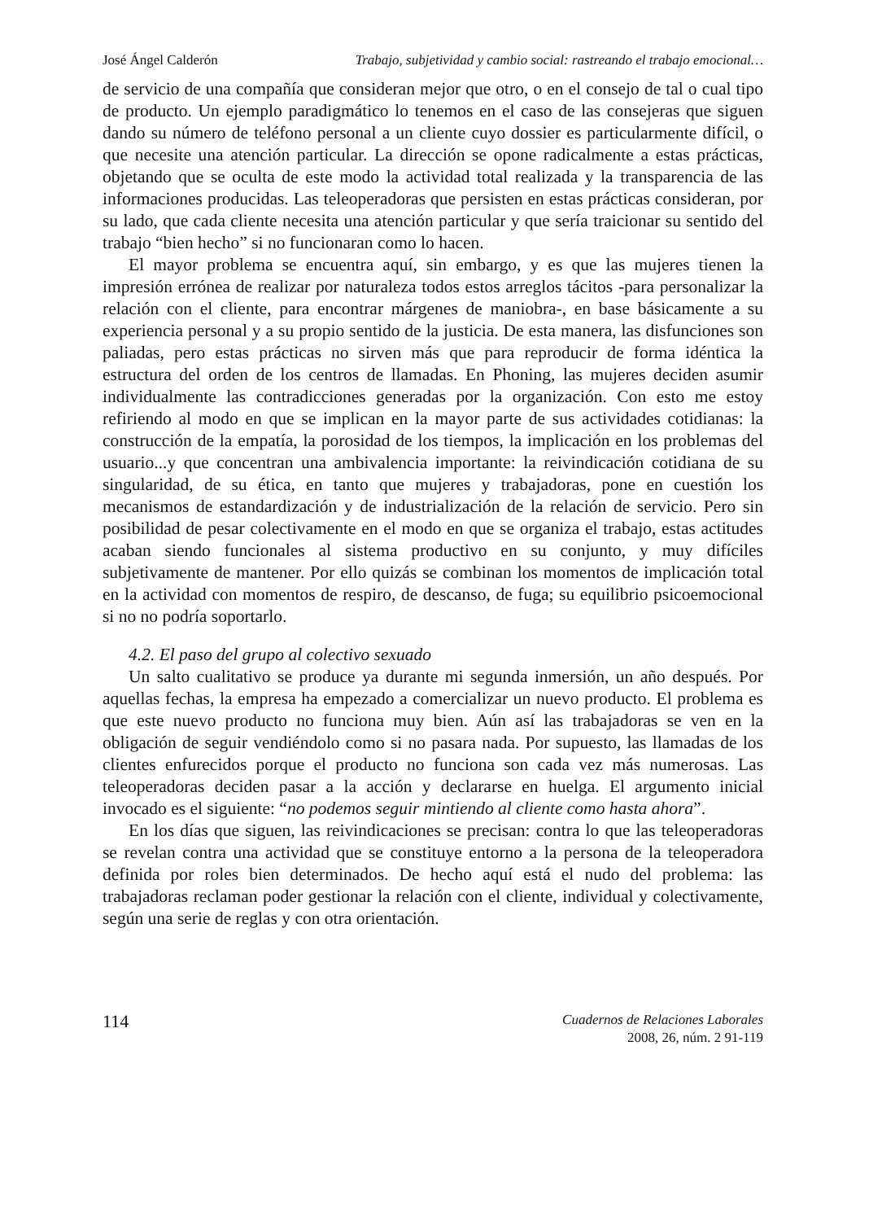José Ángel Calderón Trabajo, subjetividad y cambio social: rastreando el trabajo emocional…
de servicio de una compañía que consideran mejor que otro, o en el consejo de tal o cual tipo de producto. Un ejemplo paradigmático lo tenemos en el caso de las consejeras que siguen dando su número de teléfono personal a un cliente cuyo dossier es particularmente difícil, o que necesite una atención particular. La dirección se opone radicalmente a estas prácticas, objetando que se oculta de este modo la actividad total realizada y la transparencia de las informaciones producidas. Las teleoperadoras que persisten en estas prácticas consideran, por su lado, que cada cliente necesita una atención particular y que sería traicionar su sentido del trabajo “bien hecho” si no funcionaran como lo hacen.
El mayor problema se encuentra aquí, sin embargo, y es que las mujeres tienen la impresión errónea de realizar por naturaleza todos estos arreglos tácitos -para personalizar la relación con el cliente, para encontrar márgenes de maniobra-, en base básicamente a su experiencia personal y a su propio sentido de la justicia. De esta manera, las disfunciones son paliadas, pero estas prácticas no sirven más que para reproducir de forma idéntica la estructura del orden de los centros de llamadas. En Phoning, las mujeres deciden asumir individualmente las contradicciones generadas por la organización. Con esto me estoy refiriendo al modo en que se implican en la mayor parte de sus actividades cotidianas: la construcción de la empatía, la porosidad de los tiempos, la implicación en los problemas del usuario...y que concentran una ambivalencia importante: la reivindicación cotidiana de su singularidad, de su ética, en tanto que mujeres y trabajadoras, pone en cuestión los mecanismos de estandardización y de industrialización de la relación de servicio. Pero sin posibilidad de pesar colectivamente en el modo en que se organiza el trabajo, estas actitudes acaban siendo funcionales al sistema productivo en su conjunto, y muy difíciles subjetivamente de mantener. Por ello quizás se combinan los momentos de implicación total en la actividad con momentos de respiro, de descanso, de fuga; su equilibrio psicoemocional si no no podría soportarlo.
4.2. El paso del grupo al colectivo sexuado
Un salto cualitativo se produce ya durante mi segunda inmersión, un año después. Por aquellas fechas, la empresa ha empezado a comercializar un nuevo producto. El problema es que este nuevo producto no funciona muy bien. Aún así las trabajadoras se ven en la obligación de seguir vendiéndolo como si no pasara nada. Por supuesto, las llamadas de los clientes enfurecidos porque el producto no funciona son cada vez más numerosas. Las teleoperadoras deciden pasar a la acción y declararse en huelga. El argumento inicial invocado es el siguiente: “no podemos seguir mintiendo al cliente como hasta ahora”.
En los días que siguen, las reivindicaciones se precisan: contra lo que las teleoperadoras se revelan contra una actividad que se constituye entorno a la persona de la teleoperadora definida por roles bien determinados. De hecho aquí está el nudo del problema: las trabajadoras reclaman poder gestionar la relación con el cliente, individual y colectivamente, según una serie de reglas y con otra orientación.
114
Cuadernos de Relaciones Laborales
2008, 26, núm. 2 91-119